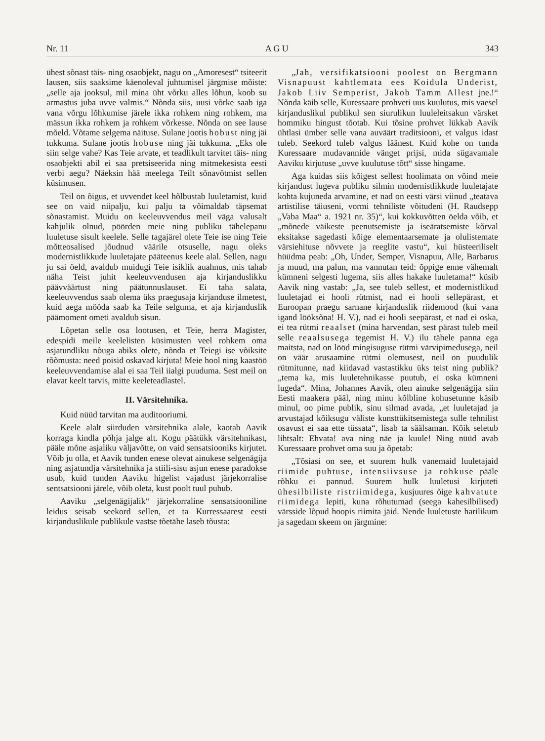Nr. 11 A G U 343
ühest sõnast täis- ning osaobjekt, nagu on „Amoresest“ tsiteerit lausen, siis saaksime käenoleval juhtumisel järgmise mõiste: „selle aja jooksul, mil mina üht võrku alles lõhun, koob su armastus juba uvve valmis.“ Nõnda siis, uusi võrke saab iga vana võrgu lõhkumise järele ikka rohkem ning rohkem, ma mässun ikka rohkem ja rohkem võrkesse. Nõnda on see lause mõeld. Võtame selgema näituse. Sulane jootis hobust ning jäi tukkuma. Sulane jootis hobuse ning jäi tukkuma. „Eks ole siin selge vahe? Kas Teie arvate, et teadlikult tarvitet täis- ning osaobjekti abil ei saa pretsiseerida ning mitmekesista eesti verbi aegu? Näeksin hää meelega Teilt sõnavõtmist sellen küsimusen.
Teil on õigus, et uvvendet keel hõlbustab luuletamist, kuid see on vaid niipalju, kui palju ta võimaldab täpsemat sõnastamist. Muidu on keeleuvvendus meil väga valusalt kahjulik olnud, pöörden meie ning publiku tähelepanu luuletuse sisult keelele. Selle tagajärel olete Teie ise ning Teie mõtteosalised jõudnud väärile otsuselle, nagu oleks modernistlikkude luuletajate pääteenus keele alal. Sellen, nagu ju sai öeld, avaldub muidugi Teie isiklik auahnus, mis tahab näha Teist juhit keeleuvvendusen aja kirjanduslikku päävväärtust ning päätunnuslauset. Ei taha salata, keeleuvvendus saab olema üks praegusaja kirjanduse ilmetest, kuid aega mööda saab ka Teile selguma, et aja kirjanduslik päämoment ometi avaldub sisun.
Lõpetan selle osa lootusen, et Teie, herra Magister, edespidi meile keelelisten küsimusten veel rohkem oma asjatundliku nõuga abiks olete, nõnda et Teiegi ise võiksite rõõmusta: need poisid oskavad kirjuta! Meie hool ning kaastöö keeleuvvendamise alal ei saa Teil iialgi puuduma. Sest meil on elavat keelt tarvis, mitte keeleteadlastel.
II. Värsitehnika.
Kuid nüüd tarvitan ma auditooriumi.
Keele alalt siirduden värsitehnika alale, kaotab Aavik korraga kindla põhja jalge alt. Kogu päätükk värsitehnikast, pääle mõne asjaliku väljavõtte, on vaid sensatsiooniks kirjutet. Võib ju olla, et Aavik tunden enese olevat ainukese selgenägija ning asjatundja värsitehnika ja stiili-sisu asjun enese paradokse usub, kuid tunden Aaviku higelist vajadust järjekorralise sentsatsiooni järele, võib oleta, kust poolt tuul puhub.
Aaviku „selgenägijalik“ järjekorraline sensatsiooniline leidus seisab seekord sellen, et ta Kurressaarest eesti kirjanduslikule publikule vastse tõetähe laseb tõusta:
„Jah, versifikatsiooni poolest on Bergmann Visnapuust kahtlemata ees Koidula Underist, Jakob Liiv Semperist, Jakob Tamm Allest jne.!“ Nõnda käib selle, Kuressaare prohveti uus kuulutus, mis vaesel kirjanduslikul publikul sen siurulikun luuleleitsakun värsket hommiku hingust tõotab. Kui tõsine prohvet lükkab Aavik ühtlasi ümber selle vana auväärt traditsiooni, et valgus idast tuleb. Seekord tuleb valgus läänest. Kuid kohe on tunda Kuressaare mudavannide vänget prijsi, mida sügavamale Aaviku kirjutuse „uvve kuulutuse tõtt“ sisse hingame.
Aga kuidas siis kõigest sellest hoolimata on võind meie kirjandust lugeva publiku silmin modernistlikkude luuletajate kohta kujuneda arvamine, et nad on eesti värsi viinud „teatava artistilise täiuseni, vormi tehniliste võitudeni (H. Raudsepp „Vaba Maa“ a. 1921 nr. 35)“, kui kokkuvõtten öelda võib, et „mõnede väikeste peenutsemiste ja iseäratsemiste kõrval eksitakse sagedasti kõige elementaarsemate ja olulistemate värsiehituse nõvvete ja reeglite vastu“, kui hüsteeriliselt hüüdma peab: „Oh, Under, Semper, Visnapuu, Alle, Barbarus ja muud, ma palun, ma vannutan teid: õppige enne vähemalt kümneni selgesti lugema, siis alles hakake luuletama!“ küsib Aavik ning vastab: „Ja, see tuleb sellest, et modernistlikud luuletajad ei hooli rütmist, nad ei hooli sellepärast, et Euroopan praegu sarnane kirjanduslik riidemood (kui vana igand lööksõna! H. V.), nad ei hooli seepärast, et nad ei oska, ei tea rütmi reaalset (mina harvendan, sest pärast tuleb meil selle reaalsusega tegemist H. V.) ilu tähele panna ega maitsta, nad on lööd mingisuguse rütmi värvipimedusega, neil on väär arusaamine rütmi olemusest, neil on puudulik rütmitunne, nad kiidavad vastastikku üks teist ning publik? „tema ka, mis luuletehnikasse puutub, ei oska kümneni lugeda“. Mina, Johannes Aavik, olen ainuke selgenägija siin Eesti maakera pääl, ning minu kõlbline kohusetunne käsib minul, oo pime publik, sinu silmad avada, „et luuletajad ja arvustajad kõiksugu väliste kunsttükitsemistega sulle tehnilist osavust ei saa ette tüssata“, lisab ta säälsaman. Kõik seletub lihtsalt: Ehvata! ava ning näe ja kuule! Ning nüüd avab Kuressaare prohvet oma suu ja õpetab:
„Tõsiasi on see, et suurem hulk vanemaid luuletajaid riimide puhtuse, intensiivsuse ja rohkuse pääle rõhku ei pannud. Suurem hulk luuletusi kirjuteti ühesilbiliste ristriimidega, kusjuures õige kahvatute riimidega lepiti, kuna rõhutumad (seega kahesilbilised) värsside lõpud hoopis riimita jäid. Nende luuletuste harilikum ja sagedam skeem on järgmine: